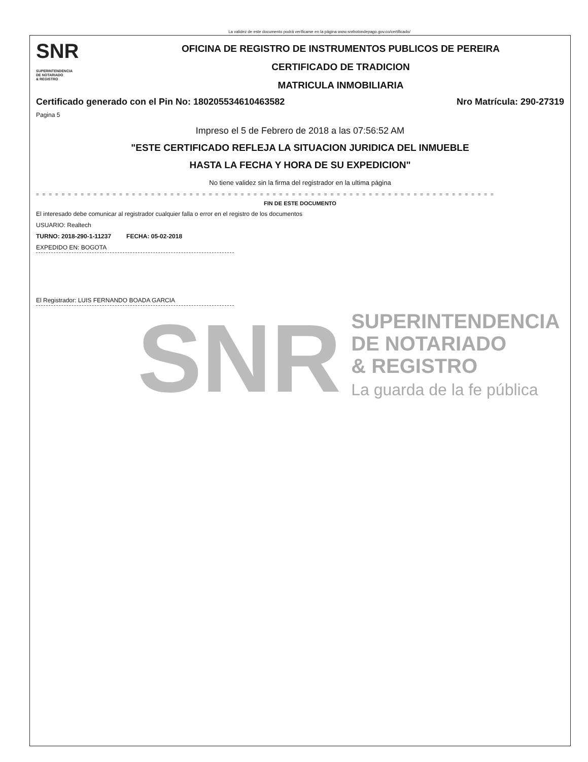La validez de este documento podrá verificarse en la página www.snrbotondepago.gov.co/certificado/
SNR SUPERINTENDENCIA
DE NOTARIADO
& REGISTRO
OFICINA DE REGISTRO DE INSTRUMENTOS PUBLICOS DE PEREIRA
CERTIFICADO DE TRADICION
MATRICULA INMOBILIARIA
Certificado generado con el Pin No: 180205534610463582 Nro Matrícula: 290-27319
Pagina 5
Impreso el 5 de Febrero de 2018 a las 07:56:52 AM
"ESTE CERTIFICADO REFLEJA LA SITUACION JURIDICA DEL INMUEBLE
HASTA LA FECHA Y HORA DE SU EXPEDICION"
No tiene validez sin la firma del registrador en la ultima página
= = = = = = = = = = = = = = = = = = = = = = = = = = = = = = = = = = = = = = = = = = = = = = = = = = = = = = = = = = = = = = = = = = = = = = = = = = = = = = = = = = = =
FIN DE ESTE DOCUMENTO
El interesado debe comunicar al registrador cualquier falla o error en el registro de los documentos
USUARIO: Realtech
TURNO: 2018-290-1-11237 FECHA: 05-02-2018
EXPEDIDO EN: BOGOTA
El Registrador: LUIS FERNANDO BOADA GARCIA
SNR
SUPERINTENDENCIA
DE NOTARIADO
& REGISTRO
La guarda de la fe pública